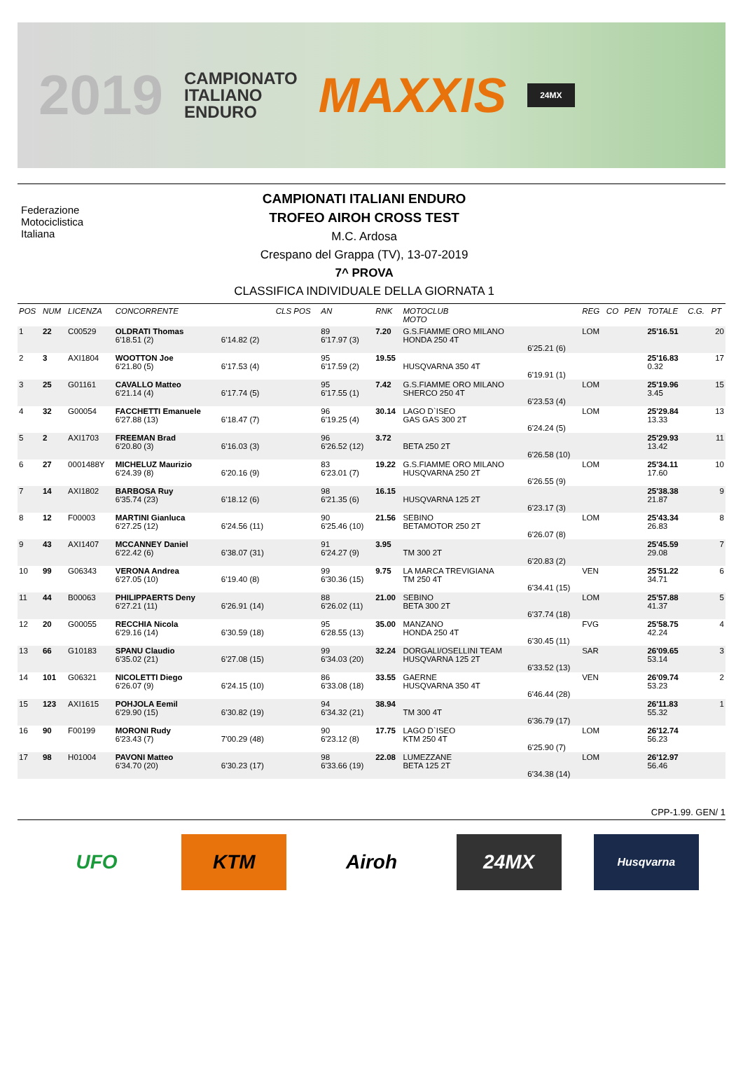2019
CAMPIONATO
ITALIANO
ENDURO
MAXXIS
24MX
Federazione
Motociclistica
Italiana
CAMPIONATI ITALIANI ENDURO
TROFEO AIROH CROSS TEST
M.C. Ardosa
Crespano del Grappa (TV), 13-07-2019
7^ PROVA
CLASSIFICA INDIVIDUALE DELLA GIORNATA 1
| POS | NUM | LICENZA | CONCORRENTE | | CLS POS | AN | RNK | MOTOCLUB MOTO | | REG | CO | PEN | TOTALE | C.G. | PT |
| --- | --- | --- | --- | --- | --- | --- | --- | --- | --- | --- | --- | --- | --- | --- | --- |
| 1 | 22 | C00529 | OLDRATI Thomas 6'18.51 (2) | 6'14.82 (2) | | 89 6'17.97 (3) | 7.20 | G.S.FIAMME ORO MILANO HONDA 250 4T | 6'25.21 (6) | LOM | | | 25'16.51 | | 20 |
| 2 | 3 | AXI1804 | WOOTTON Joe 6'21.80 (5) | 6'17.53 (4) | | 95 6'17.59 (2) | 19.55 | HUSQVARNA 350 4T | 6'19.91 (1) | | | | 25'16.83 0.32 | | 17 |
| 3 | 25 | G01161 | CAVALLO Matteo 6'21.14 (4) | 6'17.74 (5) | | 95 6'17.55 (1) | 7.42 | G.S.FIAMME ORO MILANO SHERCO 250 4T | 6'23.53 (4) | LOM | | | 25'19.96 3.45 | | 15 |
| 4 | 32 | G00054 | FACCHETTI Emanuele 6'27.88 (13) | 6'18.47 (7) | | 96 6'19.25 (4) | 30.14 | LAGO D`ISEO GAS GAS 300 2T | 6'24.24 (5) | LOM | | | 25'29.84 13.33 | | 13 |
| 5 | 2 | AXI1703 | FREEMAN Brad 6'20.80 (3) | 6'16.03 (3) | | 96 6'26.52 (12) | 3.72 | BETA 250 2T | 6'26.58 (10) | | | | 25'29.93 13.42 | | 11 |
| 6 | 27 | 0001488Y | MICHELUZ Maurizio 6'24.39 (8) | 6'20.16 (9) | | 83 6'23.01 (7) | 19.22 | G.S.FIAMME ORO MILANO HUSQVARNA 250 2T | 6'26.55 (9) | LOM | | | 25'34.11 17.60 | | 10 |
| 7 | 14 | AXI1802 | BARBOSA Ruy 6'35.74 (23) | 6'18.12 (6) | | 98 6'21.35 (6) | 16.15 | HUSQVARNA 125 2T | 6'23.17 (3) | | | | 25'38.38 21.87 | | 9 |
| 8 | 12 | F00003 | MARTINI Gianluca 6'27.25 (12) | 6'24.56 (11) | | 90 6'25.46 (10) | 21.56 | SEBINO BETAMOTOR 250 2T | 6'26.07 (8) | LOM | | | 25'43.34 26.83 | | 8 |
| 9 | 43 | AXI1407 | MCCANNEY Daniel 6'22.42 (6) | 6'38.07 (31) | | 91 6'24.27 (9) | 3.95 | TM 300 2T | 6'20.83 (2) | | | | 25'45.59 29.08 | | 7 |
| 10 | 99 | G06343 | VERONA Andrea 6'27.05 (10) | 6'19.40 (8) | | 99 6'30.36 (15) | 9.75 | LA MARCA TREVIGIANA TM 250 4T | 6'34.41 (15) | VEN | | | 25'51.22 34.71 | | 6 |
| 11 | 44 | B00063 | PHILIPPAERTS Deny 6'27.21 (11) | 6'26.91 (14) | | 88 6'26.02 (11) | 21.00 | SEBINO BETA 300 2T | 6'37.74 (18) | LOM | | | 25'57.88 41.37 | | 5 |
| 12 | 20 | G00055 | RECCHIA Nicola 6'29.16 (14) | 6'30.59 (18) | | 95 6'28.55 (13) | 35.00 | MANZANO HONDA 250 4T | 6'30.45 (11) | FVG | | | 25'58.75 42.24 | | 4 |
| 13 | 66 | G10183 | SPANU Claudio 6'35.02 (21) | 6'27.08 (15) | | 99 6'34.03 (20) | 32.24 | DORGALI/OSELLINI TEAM HUSQVARNA 125 2T | 6'33.52 (13) | SAR | | | 26'09.65 53.14 | | 3 |
| 14 | 101 | G06321 | NICOLETTI Diego 6'26.07 (9) | 6'24.15 (10) | | 86 6'33.08 (18) | 33.55 | GAERNE HUSQVARNA 350 4T | 6'46.44 (28) | VEN | | | 26'09.74 53.23 | | 2 |
| 15 | 123 | AXI1615 | POHJOLA Eemil 6'29.90 (15) | 6'30.82 (19) | | 94 6'34.32 (21) | 38.94 | TM 300 4T | 6'36.79 (17) | | | | 26'11.83 55.32 | | 1 |
| 16 | 90 | F00199 | MORONI Rudy 6'23.43 (7) | 7'00.29 (48) | | 90 6'23.12 (8) | 17.75 | LAGO D`ISEO KTM 250 4T | 6'25.90 (7) | LOM | | | 26'12.74 56.23 | | |
| 17 | 98 | H01004 | PAVONI Matteo 6'34.70 (20) | 6'30.23 (17) | | 98 6'33.66 (19) | 22.08 | LUMEZZANE BETA 125 2T | 6'34.38 (14) | LOM | | | 26'12.97 56.46 | | |
CPP-1.99. GEN/ 1
UFO KTM Airoh 24MX
Husqvarna